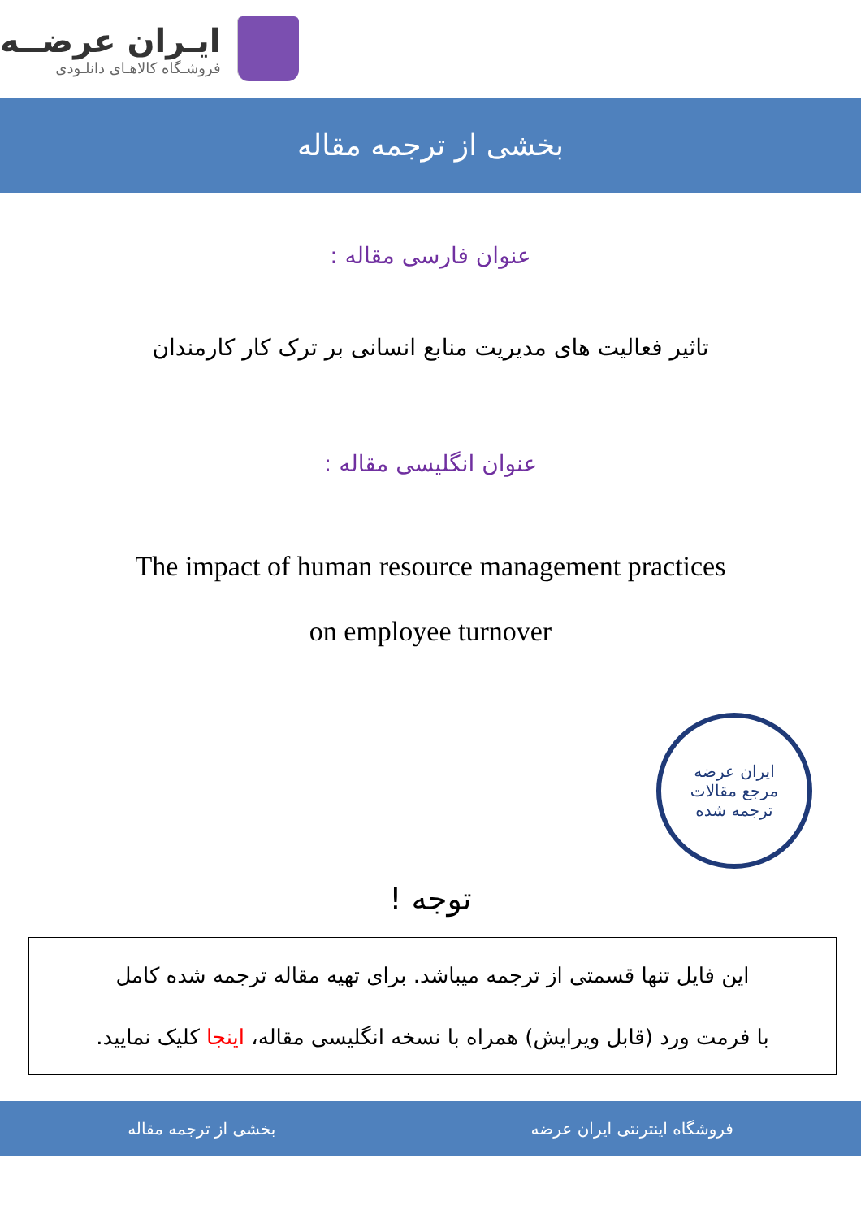ایـران عرضــه
فروشـگاه کالاهـای دانلـودی
بخشی از ترجمه مقاله
عنوان فارسی مقاله :
تاثیر فعالیت های مدیریت منابع انسانی بر ترک کار کارمندان
عنوان انگلیسی مقاله :
The impact of human resource management practices
on employee turnover
ایران عرضه
مرجع مقالات
ترجمه شده
توجه !
این فایل تنها قسمتی از ترجمه میباشد. برای تهیه مقاله ترجمه شده کامل
با فرمت ورد (قابل ویرایش) همراه با نسخه انگلیسی مقاله، اینجا کلیک نمایید.
فروشگاه اینترنتی ایران عرضه بخشی از ترجمه مقاله